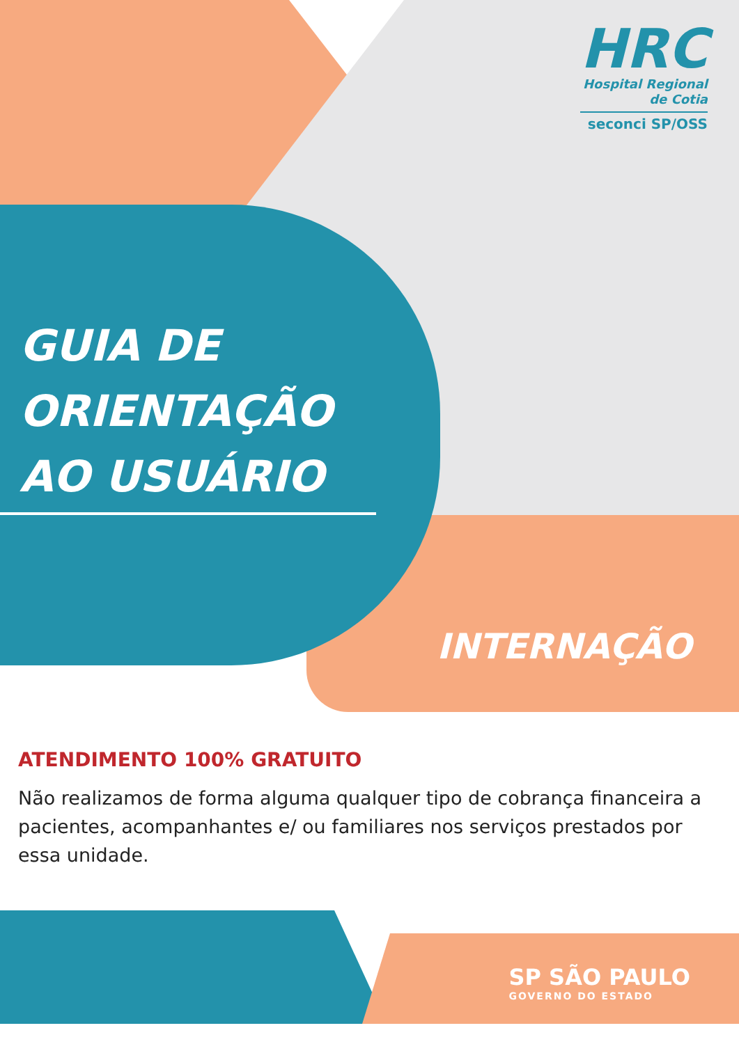HRC
Hospital Regional
de Cotia
seconci SP/OSS
GUIA DE
ORIENTAÇÃO
AO USUÁRIO
INTERNAÇÃO
ATENDIMENTO 100% GRATUITO
Não realizamos de forma alguma qualquer tipo de cobrança financeira a pacientes, acompanhantes e/ ou familiares nos serviços prestados por essa unidade.
SP SÃO PAULO
GOVERNO DO ESTADO